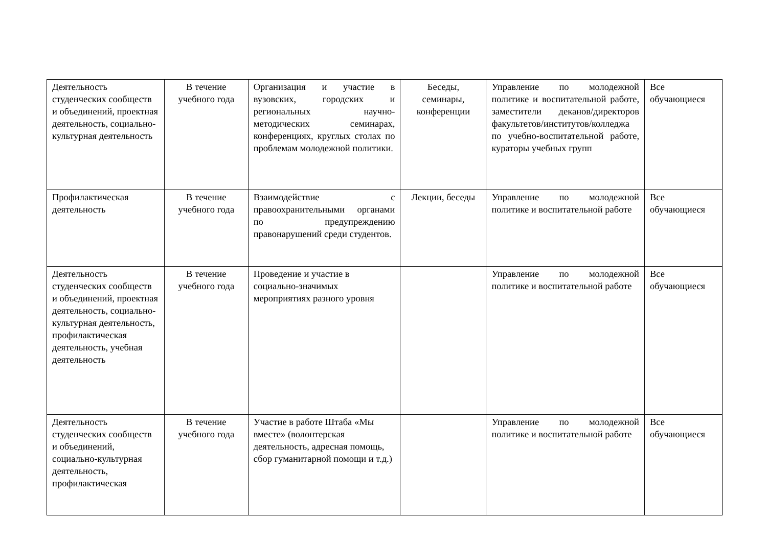| Деятельность студенческих сообществ и объединений, проектная деятельность, социально-культурная деятельность | В течение учебного года | Организация и участие в вузовских, городских и региональных научно-методических семинарах, конференциях, круглых столах по проблемам молодежной политики. | Беседы, семинары, конференции | Управление по молодежной политике и воспитательной работе, заместители деканов/директоров факультетов/институтов/колледжа по учебно-воспитательной работе, кураторы учебных групп | Все обучающиеся |
| Профилактическая деятельность | В течение учебного года | Взаимодействие с правоохранительными органами по предупреждению правонарушений среди студентов. | Лекции, беседы | Управление по молодежной политике и воспитательной работе | Все обучающиеся |
| Деятельность студенческих сообществ и объединений, проектная деятельность, социально-культурная деятельность, профилактическая деятельность, учебная деятельность | В течение учебного года | Проведение и участие в социально-значимых мероприятиях разного уровня | | Управление по молодежной политике и воспитательной работе | Все обучающиеся |
| Деятельность студенческих сообществ и объединений, социально-культурная деятельность, профилактическая | В течение учебного года | Участие в работе Штаба «Мы вместе» (волонтерская деятельность, адресная помощь, сбор гуманитарной помощи и т.д.) | | Управление по молодежной политике и воспитательной работе | Все обучающиеся |